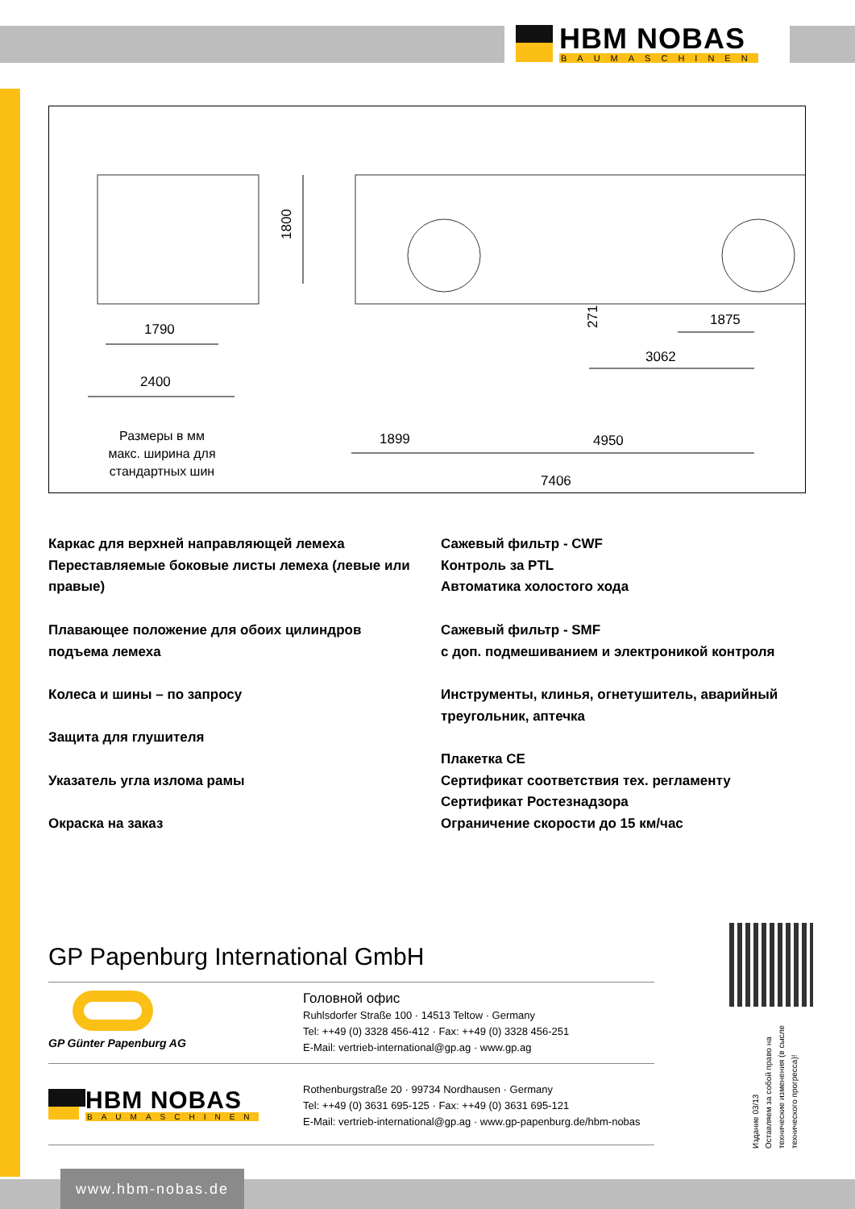HBM NOBAS
BAUMASCHINEN
1790
2400
1800
1899
4950
3062
1875
271
7406
Размеры в мм
макс. ширина для
стандартных шин
Каркас для верхней направляющей лемеха
Переставляемые боковые листы лемеха (левые или правые)
Плавающее положение для обоих цилиндров подъема лемеха
Колеса и шины – по запросу
Защита для глушителя
Указатель угла излома рамы
Окраска на заказ
Сажевый фильтр - CWF
Контроль за PTL
Автоматика холостого хода
Сажевый фильтр - SMF
с доп. подмешиванием и электроникой контроля
Инструменты, клинья, огнетушитель, аварийный треугольник, аптечка
Плакетка CE
Сертификат соответствия тех. регламенту
Сертификат Ростезнадзора
Ограничение скорости до 15 км/час
GP Papenburg International GmbH
GP Günter Papenburg AG
Головной офис
Ruhlsdorfer Straße 100 · 14513 Teltow · Germany
Tel: ++49 (0) 3328 456-412 · Fax: ++49 (0) 3328 456-251
E-Mail: vertrieb-international@gp.ag · www.gp.ag
HBM NOBAS
BAUMASCHINEN
Rothenburgstraße 20 · 99734 Nordhausen · Germany
Tel: ++49 (0) 3631 695-125 · Fax: ++49 (0) 3631 695-121
E-Mail: vertrieb-international@gp.ag · www.gp-papenburg.de/hbm-nobas
Издание 03/13
Оставляем за собой право на технические изменения (в сысле технического прогресса)!
www.hbm-nobas.de